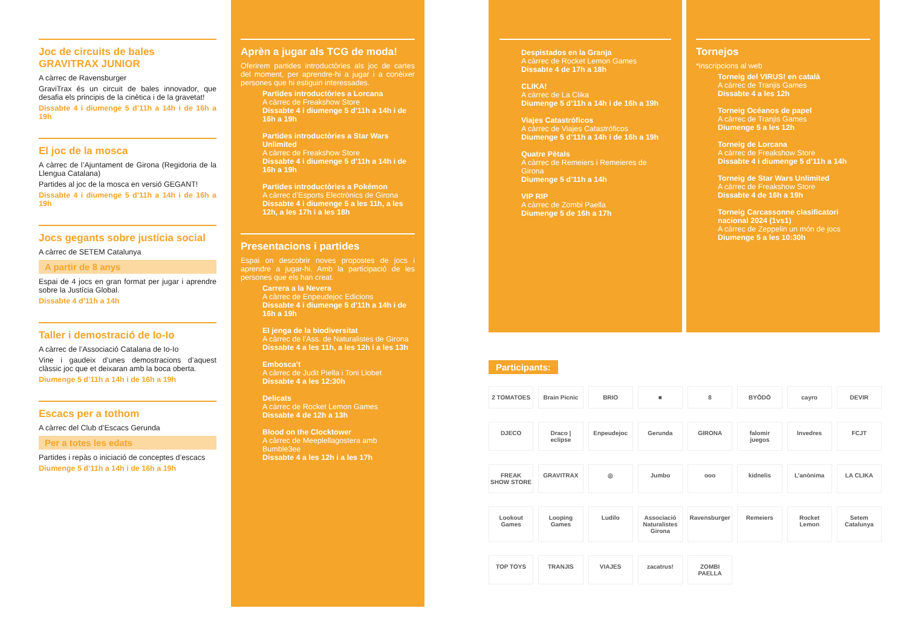Joc de circuits de bales GRAVITRAX JUNIOR
A càrrec de Ravensburger
GraviTrax és un circuit de bales innovador, que desafia els principis de la cinètica i de la gravetat!
Dissabte 4 i diumenge 5 d’11h a 14h i de 16h a 19h
El joc de la mosca
A càrrec de l’Ajuntament de Girona (Regidoria de la Llengua Catalana)
Partides al joc de la mosca en versió GEGANT!
Dissabte 4 i diumenge 5 d’11h a 14h i de 16h a 19h
Jocs gegants sobre justícia social
A càrrec de SETEM Catalunya
A partir de 8 anys
Espai de 4 jocs en gran format per jugar i aprendre sobre la Justícia Global.
Dissabte 4 d’11h a 14h
Taller i demostració de Io-Io
A càrrec de l’Associació Catalana de Io-Io
Vine i gaudeix d’unes demostracions d’aquest clàssic joc que et deixaran amb la boca oberta.
Diumenge 5 d’11h a 14h i de 16h a 19h
Escacs per a tothom
A càrrec del Club d’Escacs Gerunda
Per a totes les edats
Partides i repàs o iniciació de conceptes d’escacs
Diumenge 5 d’11h a 14h i de 16h a 19h
Aprèn a jugar als TCG de moda!
Oferirem partides introductòries als joc de cartes del moment, per aprendre-hi a jugar i a conèixer persones que hi estiguin interessades.
Partides introductòries a Lorcana
A càrrec de Freakshow Store
Dissabte 4 i diumenge 5 d’11h a 14h i de 16h a 19h
Partides introductòries a Star Wars Unlimited
A càrrec de Freakshow Store
Dissabte 4 i diumenge 5 d’11h a 14h i de 16h a 19h
Partides introductòries a Pokémon
A càrrec d’Esports Electrònics de Girona
Dissabte 4 i diumenge 5 a les 11h, a les 12h, a les 17h i a les 18h
Presentacions i partides
Espai on descobrir noves propostes de jocs i aprendre a jugar-hi. Amb la participació de les persones que els han creat.
Carrera a la Nevera
A càrrec de Enpeudejoc Edicions
Dissabte 4 i diumenge 5 d’11h a 14h i de 16h a 19h
El jenga de la biodiversitat
A càrrec de l’Ass. de Naturalistes de Girona
Dissabte 4 a les 11h, a les 12h i a les 13h
Embosca’t
A càrrec de Judit Piella i Toni Llobet
Dissabte 4 a les 12:30h
Delicats
A càrrec de Rocket Lemon Games
Dissabte 4 de 12h a 13h
Blood on the Clocktower
A càrrec de Meeplellagostera amb Bumble3ee
Dissabte 4 a les 12h i a les 17h
Despistados en la Granja
A càrrec de Rocket Lemon Games
Dissabte 4 de 17h a 18h
CLIKA!
A càrrec de La Clika
Diumenge 5 d’11h a 14h i de 16h a 19h
Viajes Catastróficos
A càrrec de Viajes Catastróficos
Diumenge 5 d’11h a 14h i de 16h a 19h
Quatre Pètals
A càrrec de Remeiers i Remeieres de Girona
Diumenge 5 d’11h a 14h
VIP RIP
A càrrec de Zombi Paella
Diumenge 5 de 16h a 17h
Tornejos
*inscripcions al web
Torneig del VIRUS! en català
A càrrec de Tranjis Games
Dissabte 4 a les 12h
Torneig Océanos de papel
A càrrec de Tranjis Games
Diumenge 5 a les 12h
Torneig de Lorcana
A càrrec de Freakshow Store
Dissabte 4 i diumenge 5 d’11h a 14h
Torneig de Star Wars Unlimited
A càrrec de Freakshow Store
Dissabte 4 de 16h a 19h
Torneig Carcassonne clasificatori nacional 2024 (1vs1)
A càrrec de Zeppelin un món de jocs
Diumenge 5 a les 10:30h
Participants:
2 TOMATOES Brain Picnic BRIO ■ 8 BYŌDŌ cayro DEVIR DJECO Draco | eclipse Enpeudejoc Gerunda GIRONA falomir juegos Invedres FCJT FREAK SHOW STORE GRAVITRAX ◎ Jumbo ooo kidnelis L’anònima LA CLIKA Lookout Games Looping Games Ludilo Associació Naturalistes Girona Ravensburger Remeiers Rocket Lemon Setem Catalunya TOP TOYS TRANJIS VIAJES zacatrus! ZOMBI PAELLA